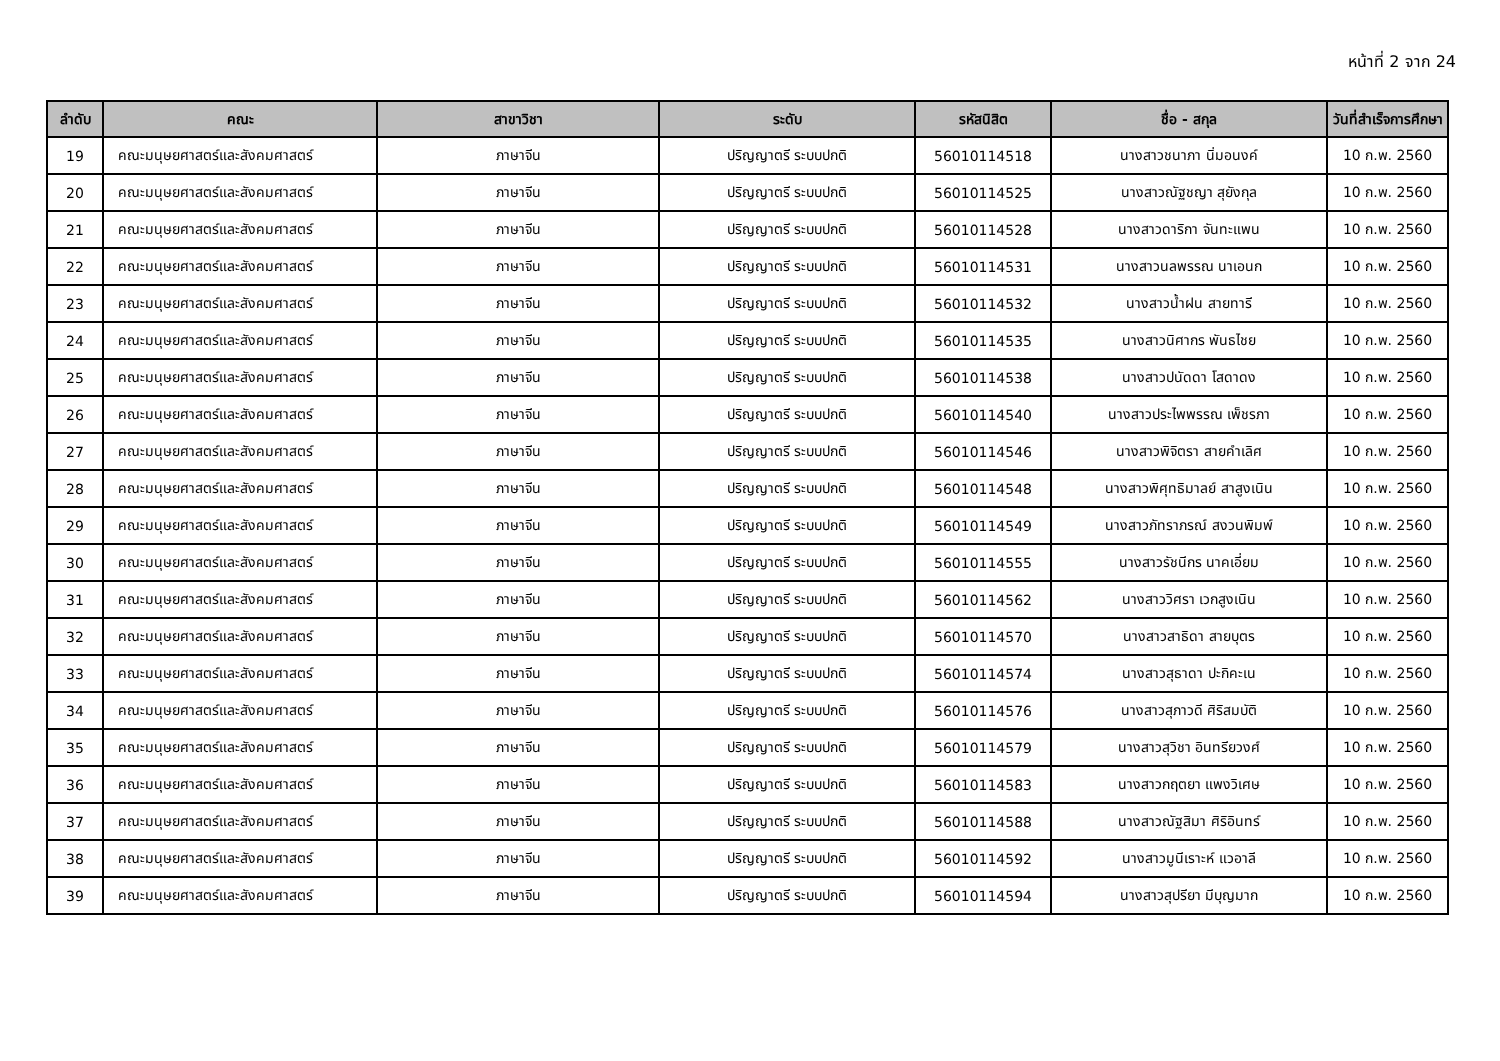หน้าที่ 2 จาก 24
| ลำดับ | คณะ | สาขาวิชา | ระดับ | รหัสนิสิต | ชื่อ - สกุล | วันที่สำเร็จการศึกษา |
| --- | --- | --- | --- | --- | --- | --- |
| 19 | คณะมนุษยศาสตร์และสังคมศาสตร์ | ภาษาจีน | ปริญญาตรี ระบบปกติ | 56010114518 | นางสาวชนาภา นิ่มอนงค์ | 10 ก.พ. 2560 |
| 20 | คณะมนุษยศาสตร์และสังคมศาสตร์ | ภาษาจีน | ปริญญาตรี ระบบปกติ | 56010114525 | นางสาวณัฐชญา สุยังกุล | 10 ก.พ. 2560 |
| 21 | คณะมนุษยศาสตร์และสังคมศาสตร์ | ภาษาจีน | ปริญญาตรี ระบบปกติ | 56010114528 | นางสาวดาริกา จันทะแพน | 10 ก.พ. 2560 |
| 22 | คณะมนุษยศาสตร์และสังคมศาสตร์ | ภาษาจีน | ปริญญาตรี ระบบปกติ | 56010114531 | นางสาวนลพรรณ นาเอนก | 10 ก.พ. 2560 |
| 23 | คณะมนุษยศาสตร์และสังคมศาสตร์ | ภาษาจีน | ปริญญาตรี ระบบปกติ | 56010114532 | นางสาวน้ำฝน สายทารี | 10 ก.พ. 2560 |
| 24 | คณะมนุษยศาสตร์และสังคมศาสตร์ | ภาษาจีน | ปริญญาตรี ระบบปกติ | 56010114535 | นางสาวนิศากร พันธไชย | 10 ก.พ. 2560 |
| 25 | คณะมนุษยศาสตร์และสังคมศาสตร์ | ภาษาจีน | ปริญญาตรี ระบบปกติ | 56010114538 | นางสาวปนัดดา โสดาดง | 10 ก.พ. 2560 |
| 26 | คณะมนุษยศาสตร์และสังคมศาสตร์ | ภาษาจีน | ปริญญาตรี ระบบปกติ | 56010114540 | นางสาวประไพพรรณ เพ็ชรภา | 10 ก.พ. 2560 |
| 27 | คณะมนุษยศาสตร์และสังคมศาสตร์ | ภาษาจีน | ปริญญาตรี ระบบปกติ | 56010114546 | นางสาวพิจิตรา สายคำเลิศ | 10 ก.พ. 2560 |
| 28 | คณะมนุษยศาสตร์และสังคมศาสตร์ | ภาษาจีน | ปริญญาตรี ระบบปกติ | 56010114548 | นางสาวพิศุทธิมาลย์ สาสูงเนิน | 10 ก.พ. 2560 |
| 29 | คณะมนุษยศาสตร์และสังคมศาสตร์ | ภาษาจีน | ปริญญาตรี ระบบปกติ | 56010114549 | นางสาวภัทราภรณ์ สงวนพิมพ์ | 10 ก.พ. 2560 |
| 30 | คณะมนุษยศาสตร์และสังคมศาสตร์ | ภาษาจีน | ปริญญาตรี ระบบปกติ | 56010114555 | นางสาวรัชนีกร นาคเอี่ยม | 10 ก.พ. 2560 |
| 31 | คณะมนุษยศาสตร์และสังคมศาสตร์ | ภาษาจีน | ปริญญาตรี ระบบปกติ | 56010114562 | นางสาววิศรา เวกสูงเนิน | 10 ก.พ. 2560 |
| 32 | คณะมนุษยศาสตร์และสังคมศาสตร์ | ภาษาจีน | ปริญญาตรี ระบบปกติ | 56010114570 | นางสาวสาธิดา สายบุตร | 10 ก.พ. 2560 |
| 33 | คณะมนุษยศาสตร์และสังคมศาสตร์ | ภาษาจีน | ปริญญาตรี ระบบปกติ | 56010114574 | นางสาวสุธาดา ปะกิคะเน | 10 ก.พ. 2560 |
| 34 | คณะมนุษยศาสตร์และสังคมศาสตร์ | ภาษาจีน | ปริญญาตรี ระบบปกติ | 56010114576 | นางสาวสุภาวดี ศิริสมบัติ | 10 ก.พ. 2560 |
| 35 | คณะมนุษยศาสตร์และสังคมศาสตร์ | ภาษาจีน | ปริญญาตรี ระบบปกติ | 56010114579 | นางสาวสุวิชา อินทรียวงศ์ | 10 ก.พ. 2560 |
| 36 | คณะมนุษยศาสตร์และสังคมศาสตร์ | ภาษาจีน | ปริญญาตรี ระบบปกติ | 56010114583 | นางสาวกฤตยา แพงวิเศษ | 10 ก.พ. 2560 |
| 37 | คณะมนุษยศาสตร์และสังคมศาสตร์ | ภาษาจีน | ปริญญาตรี ระบบปกติ | 56010114588 | นางสาวณัฐสิมา ศิริอินทร์ | 10 ก.พ. 2560 |
| 38 | คณะมนุษยศาสตร์และสังคมศาสตร์ | ภาษาจีน | ปริญญาตรี ระบบปกติ | 56010114592 | นางสาวมูนีเราะห์ แวอาลี | 10 ก.พ. 2560 |
| 39 | คณะมนุษยศาสตร์และสังคมศาสตร์ | ภาษาจีน | ปริญญาตรี ระบบปกติ | 56010114594 | นางสาวสุปรียา มีบุญมาก | 10 ก.พ. 2560 |